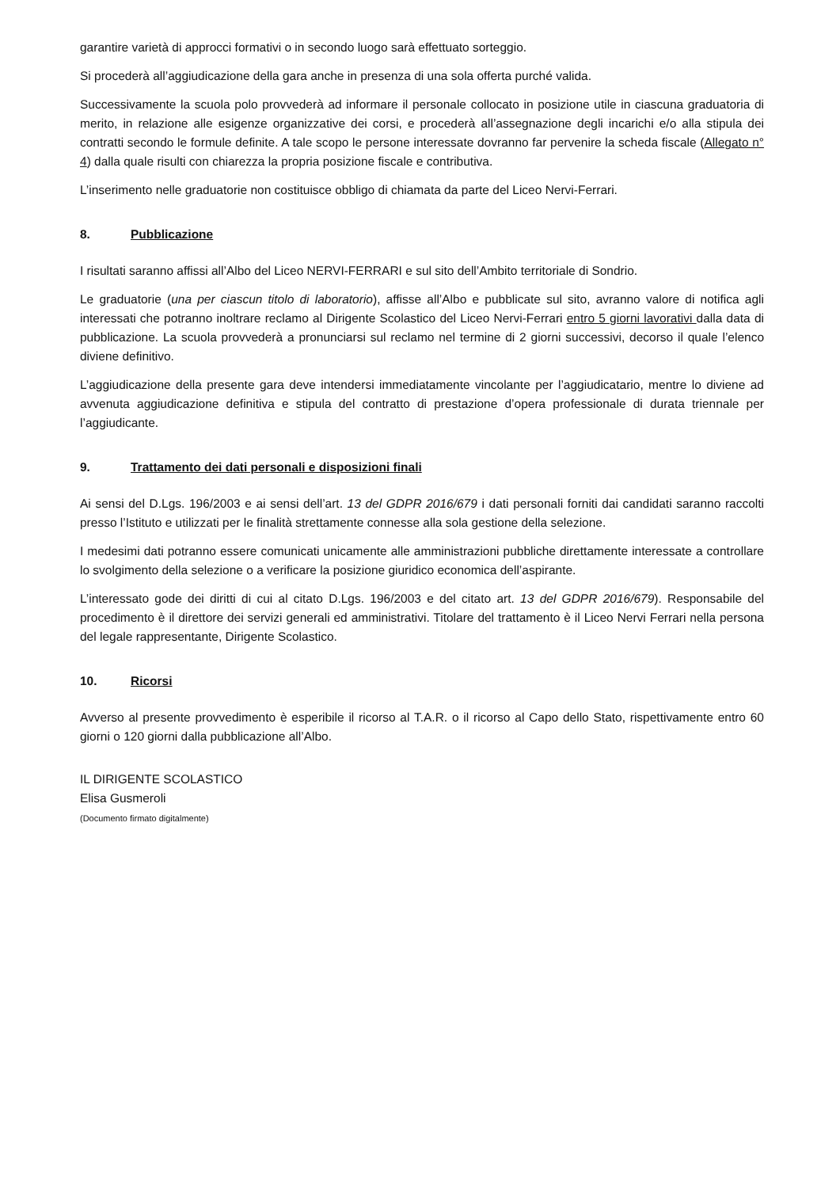garantire varietà di approcci formativi o in secondo luogo sarà effettuato sorteggio.
Si procederà all’aggiudicazione della gara anche in presenza di una sola offerta purché valida.
Successivamente la scuola polo provvederà ad informare il personale collocato in posizione utile in ciascuna graduatoria di merito, in relazione alle esigenze organizzative dei corsi, e procederà all’assegnazione degli incarichi e/o alla stipula dei contratti secondo le formule definite. A tale scopo le persone interessate dovranno far pervenire la scheda fiscale (Allegato n° 4) dalla quale risulti con chiarezza la propria posizione fiscale e contributiva.
L’inserimento nelle graduatorie non costituisce obbligo di chiamata da parte del Liceo Nervi-Ferrari.
8. Pubblicazione
I risultati saranno affissi all’Albo del Liceo NERVI-FERRARI e sul sito dell’Ambito territoriale di Sondrio.
Le graduatorie (una per ciascun titolo di laboratorio), affisse all’Albo e pubblicate sul sito, avranno valore di notifica agli interessati che potranno inoltrare reclamo al Dirigente Scolastico del Liceo Nervi-Ferrari entro 5 giorni lavorativi dalla data di pubblicazione. La scuola provvederà a pronunciarsi sul reclamo nel termine di 2 giorni successivi, decorso il quale l’elenco diviene definitivo.
L’aggiudicazione della presente gara deve intendersi immediatamente vincolante per l’aggiudicatario, mentre lo diviene ad avvenuta aggiudicazione definitiva e stipula del contratto di prestazione d’opera professionale di durata triennale per l’aggiudicante.
9. Trattamento dei dati personali e disposizioni finali
Ai sensi del D.Lgs. 196/2003 e ai sensi dell’art. 13 del GDPR 2016/679 i dati personali forniti dai candidati saranno raccolti presso l’Istituto e utilizzati per le finalità strettamente connesse alla sola gestione della selezione.
I medesimi dati potranno essere comunicati unicamente alle amministrazioni pubbliche direttamente interessate a controllare lo svolgimento della selezione o a verificare la posizione giuridico economica dell’aspirante.
L’interessato gode dei diritti di cui al citato D.Lgs. 196/2003 e del citato art. 13 del GDPR 2016/679). Responsabile del procedimento è il direttore dei servizi generali ed amministrativi. Titolare del trattamento è il Liceo Nervi Ferrari nella persona del legale rappresentante, Dirigente Scolastico.
10. Ricorsi
Avverso al presente provvedimento è esperibile il ricorso al T.A.R. o il ricorso al Capo dello Stato, rispettivamente entro 60 giorni o 120 giorni dalla pubblicazione all’Albo.
IL DIRIGENTE SCOLASTICO
Elisa Gusmeroli
(Documento firmato digitalmente)